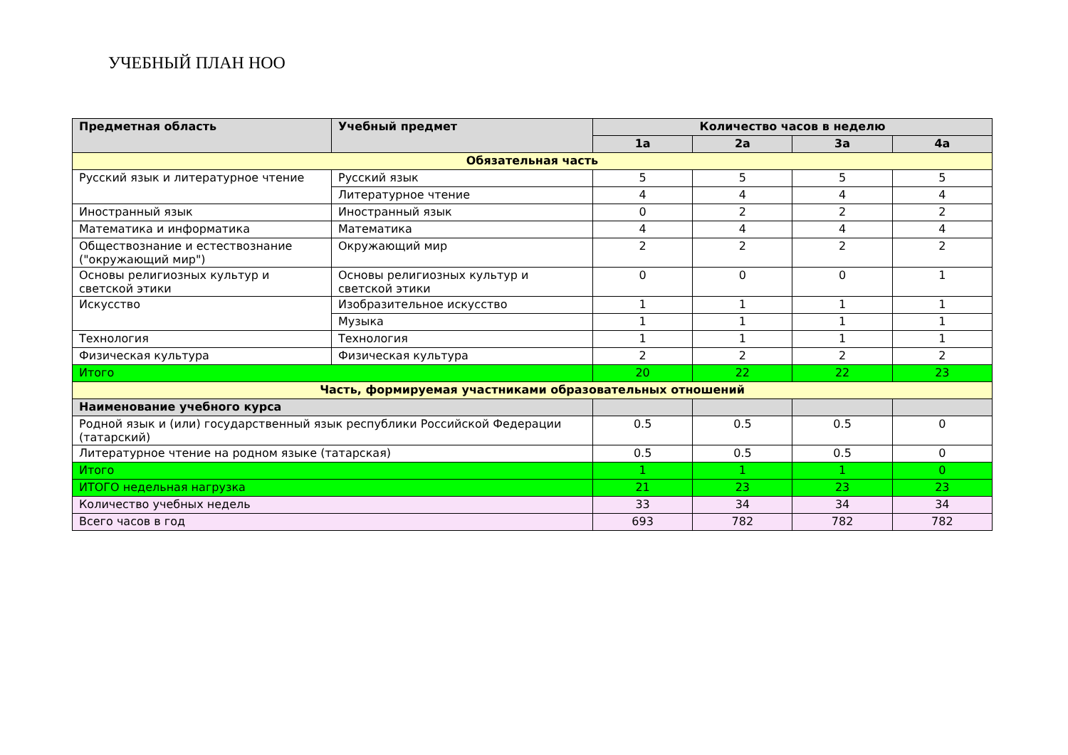УЧЕБНЫЙ ПЛАН НОО
| Предметная область | Учебный предмет | Количество часов в неделю | | | |
| --- | --- | --- | --- | --- | --- |
| | | 1а | 2а | 3а | 4а |
| Обязательная часть | | | | | |
| Русский язык и литературное чтение | Русский язык | 5 | 5 | 5 | 5 |
| | Литературное чтение | 4 | 4 | 4 | 4 |
| Иностранный язык | Иностранный язык | 0 | 2 | 2 | 2 |
| Математика и информатика | Математика | 4 | 4 | 4 | 4 |
| Обществознание и естествознание ("окружающий мир") | Окружающий мир | 2 | 2 | 2 | 2 |
| Основы религиозных культур и светской этики | Основы религиозных культур и светской этики | 0 | 0 | 0 | 1 |
| Искусство | Изобразительное искусство | 1 | 1 | 1 | 1 |
| | Музыка | 1 | 1 | 1 | 1 |
| Технология | Технология | 1 | 1 | 1 | 1 |
| Физическая культура | Физическая культура | 2 | 2 | 2 | 2 |
| Итого | | 20 | 22 | 22 | 23 |
| Часть, формируемая участниками образовательных отношений | | | | | |
| Наименование учебного курса | | | | | |
| Родной язык и (или) государственный язык республики Российской Федерации (татарский) | | 0.5 | 0.5 | 0.5 | 0 |
| Литературное чтение на родном языке (татарская) | | 0.5 | 0.5 | 0.5 | 0 |
| Итого | | 1 | 1 | 1 | 0 |
| ИТОГО недельная нагрузка | | 21 | 23 | 23 | 23 |
| Количество учебных недель | | 33 | 34 | 34 | 34 |
| Всего часов в год | | 693 | 782 | 782 | 782 |